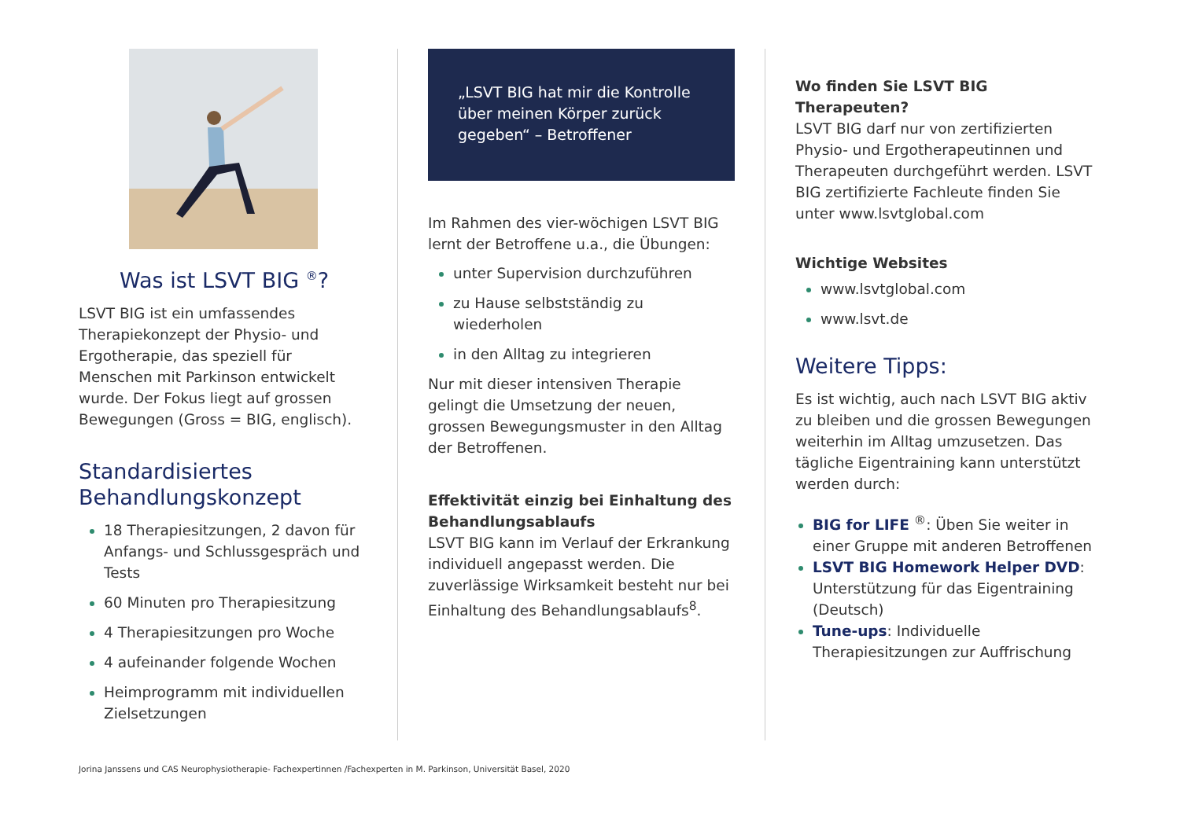Was ist LSVT BIG <sup>®</sup>?
LSVT BIG ist ein umfassendes Therapiekonzept der Physio- und Ergotherapie, das speziell für Menschen mit Parkinson entwickelt wurde. Der Fokus liegt auf grossen Bewegungen (Gross = BIG, englisch).
Standardisiertes Behandlungskonzept
18 Therapiesitzungen, 2 davon für Anfangs- und Schlussgespräch und Tests
60 Minuten pro Therapiesitzung
4 Therapiesitzungen pro Woche
4 aufeinander folgende Wochen
Heimprogramm mit individuellen Zielsetzungen
„LSVT BIG hat mir die Kontrolle über meinen Körper zurück gegeben“ – Betroffener
Im Rahmen des vier-wöchigen LSVT BIG lernt der Betroffene u.a., die Übungen:
unter Supervision durchzuführen
zu Hause selbstständig zu wiederholen
in den Alltag zu integrieren
Nur mit dieser intensiven Therapie gelingt die Umsetzung der neuen, grossen Bewegungsmuster in den Alltag der Betroffenen.
Effektivität einzig bei Einhaltung des Behandlungsablaufs
LSVT BIG kann im Verlauf der Erkrankung individuell angepasst werden. Die zuverlässige Wirksamkeit besteht nur bei Einhaltung des Behandlungsablaufs<sup>8</sup>.
Wo finden Sie LSVT BIG Therapeuten?
LSVT BIG darf nur von zertifizierten Physio- und Ergotherapeutinnen und Therapeuten durchgeführt werden. LSVT BIG zertifizierte Fachleute finden Sie unter www.lsvtglobal.com
Wichtige Websites
www.lsvtglobal.com
www.lsvt.de
Weitere Tipps:
Es ist wichtig, auch nach LSVT BIG aktiv zu bleiben und die grossen Bewegungen weiterhin im Alltag umzusetzen. Das tägliche Eigentraining kann unterstützt werden durch:
BIG for LIFE <sup>®</sup>: Üben Sie weiter in einer Gruppe mit anderen Betroffenen
LSVT BIG Homework Helper DVD: Unterstützung für das Eigentraining (Deutsch)
Tune-ups: Individuelle Therapiesitzungen zur Auffrischung
Jorina Janssens und CAS Neurophysiotherapie- Fachexpertinnen /Fachexperten in M. Parkinson, Universität Basel, 2020